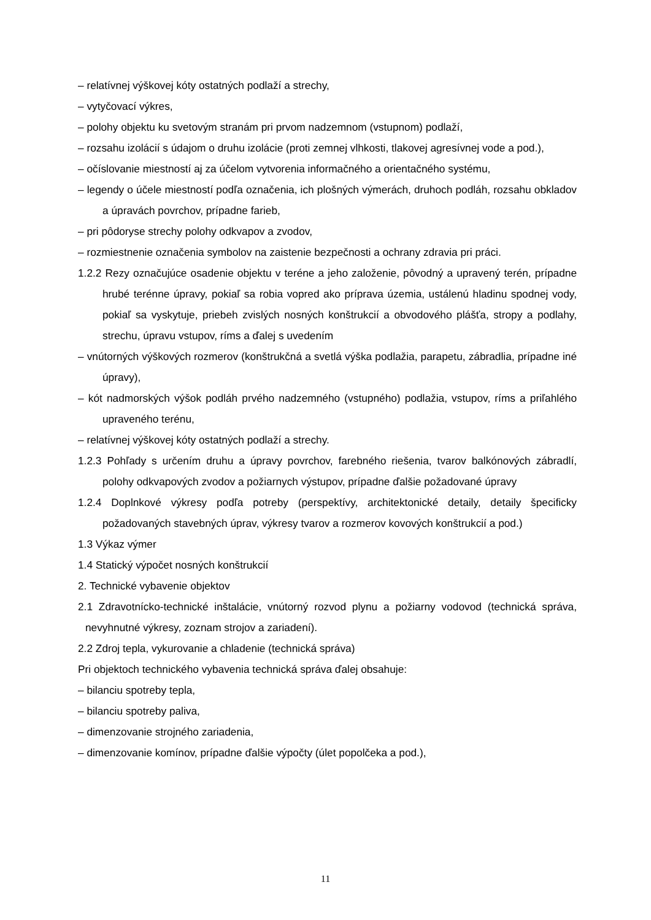– relatívnej výškovej kóty ostatných podlaží a strechy,
– vytyčovací výkres,
– polohy objektu ku svetovým stranám pri prvom nadzemnom (vstupnom) podlaží,
– rozsahu izolácií s údajom o druhu izolácie (proti zemnej vlhkosti, tlakovej agresívnej vode a pod.),
– očíslovanie miestností aj za účelom vytvorenia informačného a orientačného systému,
– legendy o účele miestností podľa označenia, ich plošných výmerách, druhoch podláh, rozsahu obkladov a úpravách povrchov, prípadne farieb,
– pri pôdoryse strechy polohy odkvapov a zvodov,
– rozmiestnenie označenia symbolov na zaistenie bezpečnosti a ochrany zdravia pri práci.
1.2.2 Rezy označujúce osadenie objektu v teréne a jeho založenie, pôvodný a upravený terén, prípadne hrubé terénne úpravy, pokiaľ sa robia vopred ako príprava územia, ustálenú hladinu spodnej vody, pokiaľ sa vyskytuje, priebeh zvislých nosných konštrukcií a obvodového plášťa, stropy a podlahy, strechu, úpravu vstupov, ríms a ďalej s uvedením
– vnútorných výškových rozmerov (konštrukčná a svetlá výška podlažia, parapetu, zábradlia, prípadne iné úpravy),
– kót nadmorských výšok podláh prvého nadzemného (vstupného) podlažia, vstupov, ríms a priľahlého upraveného terénu,
– relatívnej výškovej kóty ostatných podlaží a strechy.
1.2.3 Pohľady s určením druhu a úpravy povrchov, farebného riešenia, tvarov balkónových zábradlí, polohy odkvapových zvodov a požiarnych výstupov, prípadne ďalšie požadované úpravy
1.2.4 Doplnkové výkresy podľa potreby (perspektívy, architektonické detaily, detaily špecificky požadovaných stavebných úprav, výkresy tvarov a rozmerov kovových konštrukcií a pod.)
1.3 Výkaz výmer
1.4 Statický výpočet nosných konštrukcií
2. Technické vybavenie objektov
2.1 Zdravotnícko-technické inštalácie, vnútorný rozvod plynu a požiarny vodovod (technická správa, nevyhnutné výkresy, zoznam strojov a zariadení).
2.2 Zdroj tepla, vykurovanie a chladenie (technická správa)
Pri objektoch technického vybavenia technická správa ďalej obsahuje:
– bilanciu spotreby tepla,
– bilanciu spotreby paliva,
– dimenzovanie strojného zariadenia,
– dimenzovanie komínov, prípadne ďalšie výpočty (úlet popolčeka a pod.),
11